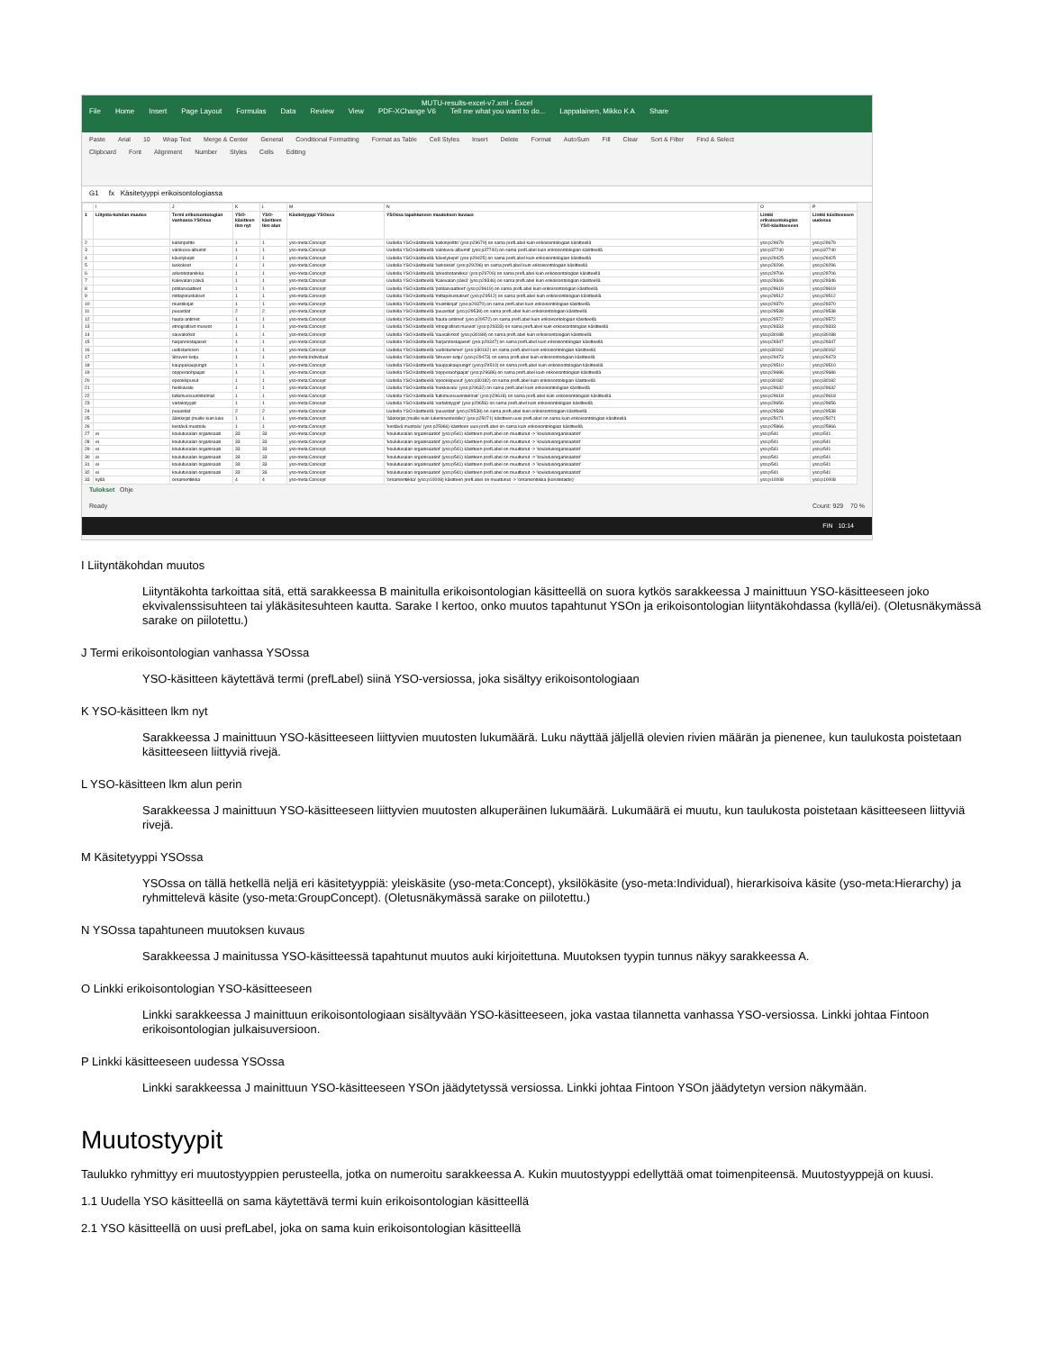MUTU-results-excel-v7.xml - Excel
File Home Insert Page Layout Formulas Data Review View PDF-XChange V6 Tell me what you want to do... Lappalainen, Mikko K A Share
Paste Arial 10 Wrap Text Merge & Center General Conditional Formatting Format as Table Cell Styles Insert Delete Format AutoSum Fill Clear Sort & Filter Find & Select
Clipboard Font Alignment Number Styles Cells Editing
G1 fx Käsitetyyppi erikoisontologiassa
| | I | J | K | L | M | N | O | P |
| 1 | Liitynta-kohdan muutos | Termi erikoisontologian vanhassa YSOssa | YSO-käsitteen lkm nyt | YSO-käsitteen lkm alun | Käsitetyyppi YSOssa | YSOssa tapahtuneen muutoksen kuvaus | Linkki erikoisontologian YSO-käsitteeseen | Linkki käsitteeseen uudessa |
| 2 | | kalkinpoltto | 1 | 1 | yso-meta:Concept | Uudella YSO käsitteellä 'kalkinpoltto' (yso:p29679) on sama prefLabel kuin erikoisontologian käsitteellä | yso:p29679 | yso:p29679 |
| 3 | | valokuva-albumit | 1 | 1 | yso-meta:Concept | Uudella YSO käsitteellä 'valokuva-albumit' (yso:p37740) on sama prefLabel kuin erikoisontologian käsitteellä | yso:p37740 | yso:p37740 |
| 4 | | kävelykepit | 1 | 1 | yso-meta:Concept | Uudella YSO käsitteellä 'kävelykepit' (yso:p29425) on sama prefLabel kuin erikoisontologian käsitteellä | yso:p29425 | yso:p29425 |
| 5 | | laskokset | 1 | 1 | yso-meta:Concept | Uudella YSO käsitteellä 'laskokset' (yso:p29296) on sama prefLabel kuin erikoisontologian käsitteellä | yso:p29296 | yso:p29296 |
| 6 | | arkeobotaniikka | 1 | 1 | yso-meta:Concept | Uudella YSO käsitteellä 'arkeobotaniikka' (yso:p29706) on sama prefLabel kuin erikoisontologian käsitteellä | yso:p29706 | yso:p29706 |
| 7 | | Kalevalan päivä | 1 | 1 | yso-meta:Concept | Uudella YSO käsitteellä 'Kalevalan päivä' (yso:p29346) on sama prefLabel kuin erikoisontologian käsitteellä | yso:p29346 | yso:p29346 |
| 8 | | potilasvaatteet | 1 | 1 | yso-meta:Concept | Uudella YSO käsitteellä 'potilasvaatteet' (yso:p29619) on sama prefLabel kuin erikoisontologian käsitteellä | yso:p29619 | yso:p29619 |
| 9 | | mittapiirustukset | 1 | 1 | yso-meta:Concept | Uudella YSO käsitteellä 'mittapiirustukset' (yso:p29512) on sama prefLabel kuin erikoisontologian käsitteellä | yso:p29512 | yso:p29512 |
| 10 | | muistikirjat | 1 | 1 | yso-meta:Concept | Uudella YSO käsitteellä 'muistikirjat' (yso:p29370) on sama prefLabel kuin erikoisontologian käsitteellä | yso:p29370 | yso:p29370 |
| 11 | | puuastiat | 2 | 2 | yso-meta:Concept | Uudella YSO käsitteellä 'puuastiat' (yso:p29538) on sama prefLabel kuin erikoisontologian käsitteellä | yso:p29538 | yso:p29538 |
| 12 | | hauta-antimet | 1 | 1 | yso-meta:Concept | Uudella YSO käsitteellä 'hauta-antimet' (yso:p29572) on sama prefLabel kuin erikoisontologian käsitteellä | yso:p29572 | yso:p29572 |
| 13 | | etnografiset museot | 1 | 1 | yso-meta:Concept | Uudella YSO käsitteellä 'etnografiset museot' (yso:p29333) on sama prefLabel kuin erikoisontologian käsitteellä | yso:p29333 | yso:p29333 |
| 14 | | sauvakirkot | 1 | 1 | yso-meta:Concept | Uudella YSO käsitteellä 'sauvakirkot' (yso:p30188) on sama prefLabel kuin erikoisontologian käsitteellä | yso:p30188 | yso:p30188 |
| 15 | | harjannostajaiset | 1 | 1 | yso-meta:Concept | Uudella YSO käsitteellä 'harjannostajaiset' (yso:p29347) on sama prefLabel kuin erikoisontologian käsitteellä | yso:p29347 | yso:p29347 |
| 16 | | uudistaminen | 1 | 1 | yso-meta:Concept | Uudella YSO käsitteellä 'uudistaminen' (yso:p30162) on sama prefLabel kuin erikoisontologian käsitteellä | yso:p30162 | yso:p30162 |
| 17 | | Struven ketju | 1 | 1 | yso-meta:Individual | Uudella YSO käsitteellä 'Struven ketju' (yso:p29473) on sama prefLabel kuin erikoisontologian käsitteellä | yso:p29473 | yso:p29473 |
| 18 | | kauppakaupungit | 1 | 1 | yso-meta:Concept | Uudella YSO käsitteellä 'kauppakaupungit' (yso:p29510) on sama prefLabel kuin erikoisontologian käsitteellä | yso:p29510 | yso:p29510 |
| 19 | | oopperaohjaajat | 1 | 1 | yso-meta:Concept | Uudella YSO käsitteellä 'oopperaohjaajat' (yso:p29686) on sama prefLabel kuin erikoisontologian käsitteellä | yso:p29686 | yso:p29686 |
| 20 | | epookkipuvut | 1 | 1 | yso-meta:Concept | Uudella YSO käsitteellä 'epookkipuvut' (yso:p30182) on sama prefLabel kuin erikoisontologian käsitteellä | yso:p30182 | yso:p30182 |
| 21 | | hiekkavalu | 1 | 1 | yso-meta:Concept | Uudella YSO käsitteellä 'hiekkavalu' (yso:p29632) on sama prefLabel kuin erikoisontologian käsitteellä | yso:p29632 | yso:p29632 |
| 22 | | tutkimussuunnitelmat | 1 | 1 | yso-meta:Concept | Uudella YSO käsitteellä 'tutkimussuunnitelmat' (yso:p29618) on sama prefLabel kuin erikoisontologian käsitteellä | yso:p29618 | yso:p29618 |
| 23 | | vartalotyypit | 1 | 1 | yso-meta:Concept | Uudella YSO käsitteellä 'vartalotyypit' (yso:p29656) on sama prefLabel kuin erikoisontologian käsitteellä | yso:p29656 | yso:p29656 |
| 24 | | puuastiat | 2 | 2 | yso-meta:Concept | Uudella YSO käsitteellä 'puuastiat' (yso:p29538) on sama prefLabel kuin erikoisontologian käsitteellä | yso:p29538 | yso:p29538 |
| 25 | | äänikirjat (muille kuin luke | 1 | 1 | yso-meta:Concept | 'äänikirjat (muille kuin lukemisesteisille)' (yso:p25071) käsitteen uusi prefLabel on sama kuin erikoisontologian käsitteellä | yso:p25071 | yso:p25071 |
| 26 | | kestävä muotoilu | 1 | 1 | yso-meta:Concept | 'kestävä muotoilu' (yso:p25966) käsitteen uusi prefLabel on sama kuin erikoisontologian käsitteellä | yso:p25966 | yso:p25966 |
| 27 | ei | koulutusalan organisaati | 33 | 33 | yso-meta:Concept | 'koulutusalan organisaatiot' (yso:p541) käsitteen prefLabel on muuttunut -> 'koulutusorganisaatiot' | yso:p541 | yso:p541 |
| 28 | ei | koulutusalan organisaati | 33 | 33 | yso-meta:Concept | 'koulutusalan organisaatiot' (yso:p541) käsitteen prefLabel on muuttunut -> 'koulutusorganisaatiot' | yso:p541 | yso:p541 |
| 29 | ei | koulutusalan organisaati | 33 | 33 | yso-meta:Concept | 'koulutusalan organisaatiot' (yso:p541) käsitteen prefLabel on muuttunut -> 'koulutusorganisaatiot' | yso:p541 | yso:p541 |
| 30 | ei | koulutusalan organisaati | 33 | 33 | yso-meta:Concept | 'koulutusalan organisaatiot' (yso:p541) käsitteen prefLabel on muuttunut -> 'koulutusorganisaatiot' | yso:p541 | yso:p541 |
| 31 | ei | koulutusalan organisaati | 33 | 33 | yso-meta:Concept | 'koulutusalan organisaatiot' (yso:p541) käsitteen prefLabel on muuttunut -> 'koulutusorganisaatiot' | yso:p541 | yso:p541 |
| 32 | ei | koulutusalan organisaati | 33 | 33 | yso-meta:Concept | 'koulutusalan organisaatiot' (yso:p541) käsitteen prefLabel on muuttunut -> 'koulutusorganisaatiot' | yso:p541 | yso:p541 |
| 33 | kyllä | ornamentiikka | 4 | 4 | yso-meta:Concept | 'ornamentiikka' (yso:p10008) käsitteen prefLabel on muuttunut -> 'ornamentiikka (koristetaide)' | yso:p10008 | yso:p10008 |
Tulokset Ohje
Ready Count: 929 70 %
FIN 10:14
I Liityntäkohdan muutos
Liityntäkohta tarkoittaa sitä, että sarakkeessa B mainitulla erikoisontologian käsitteellä on suora kytkös sarakkeessa J mainittuun YSO-käsitteeseen joko ekvivalenssisuhteen tai yläkäsitesuhteen kautta. Sarake I kertoo, onko muutos tapahtunut YSOn ja erikoisontologian liityntäkohdassa (kyllä/ei). (Oletusnäkymässä sarake on piilotettu.)
J Termi erikoisontologian vanhassa YSOssa
YSO-käsitteen käytettävä termi (prefLabel) siinä YSO-versiossa, joka sisältyy erikoisontologiaan
K YSO-käsitteen lkm nyt
Sarakkeessa J mainittuun YSO-käsitteeseen liittyvien muutosten lukumäärä. Luku näyttää jäljellä olevien rivien määrän ja pienenee, kun taulukosta poistetaan käsitteeseen liittyviä rivejä.
L YSO-käsitteen lkm alun perin
Sarakkeessa J mainittuun YSO-käsitteeseen liittyvien muutosten alkuperäinen lukumäärä. Lukumäärä ei muutu, kun taulukosta poistetaan käsitteeseen liittyviä rivejä.
M Käsitetyyppi YSOssa
YSOssa on tällä hetkellä neljä eri käsitetyyppiä: yleiskäsite (yso-meta:Concept), yksilökäsite (yso-meta:Individual), hierarkisoiva käsite (yso-meta:Hierarchy) ja ryhmittelevä käsite (yso-meta:GroupConcept). (Oletusnäkymässä sarake on piilotettu.)
N YSOssa tapahtuneen muutoksen kuvaus
Sarakkeessa J mainitussa YSO-käsitteessä tapahtunut muutos auki kirjoitettuna. Muutoksen tyypin tunnus näkyy sarakkeessa A.
O Linkki erikoisontologian YSO-käsitteeseen
Linkki sarakkeessa J mainittuun erikoisontologiaan sisältyvään YSO-käsitteeseen, joka vastaa tilannetta vanhassa YSO-versiossa. Linkki johtaa Fintoon erikoisontologian julkaisuversioon.
P Linkki käsitteeseen uudessa YSOssa
Linkki sarakkeessa J mainittuun YSO-käsitteeseen YSOn jäädytetyssä versiossa. Linkki johtaa Fintoon YSOn jäädytetyn version näkymään.
Muutostyypit
Taulukko ryhmittyy eri muutostyyppien perusteella, jotka on numeroitu sarakkeessa A. Kukin muutostyyppi edellyttää omat toimenpiteensä. Muutostyyppejä on kuusi.
1.1 Uudella YSO käsitteellä on sama käytettävä termi kuin erikoisontologian käsitteellä
2.1 YSO käsitteellä on uusi prefLabel, joka on sama kuin erikoisontologian käsitteellä